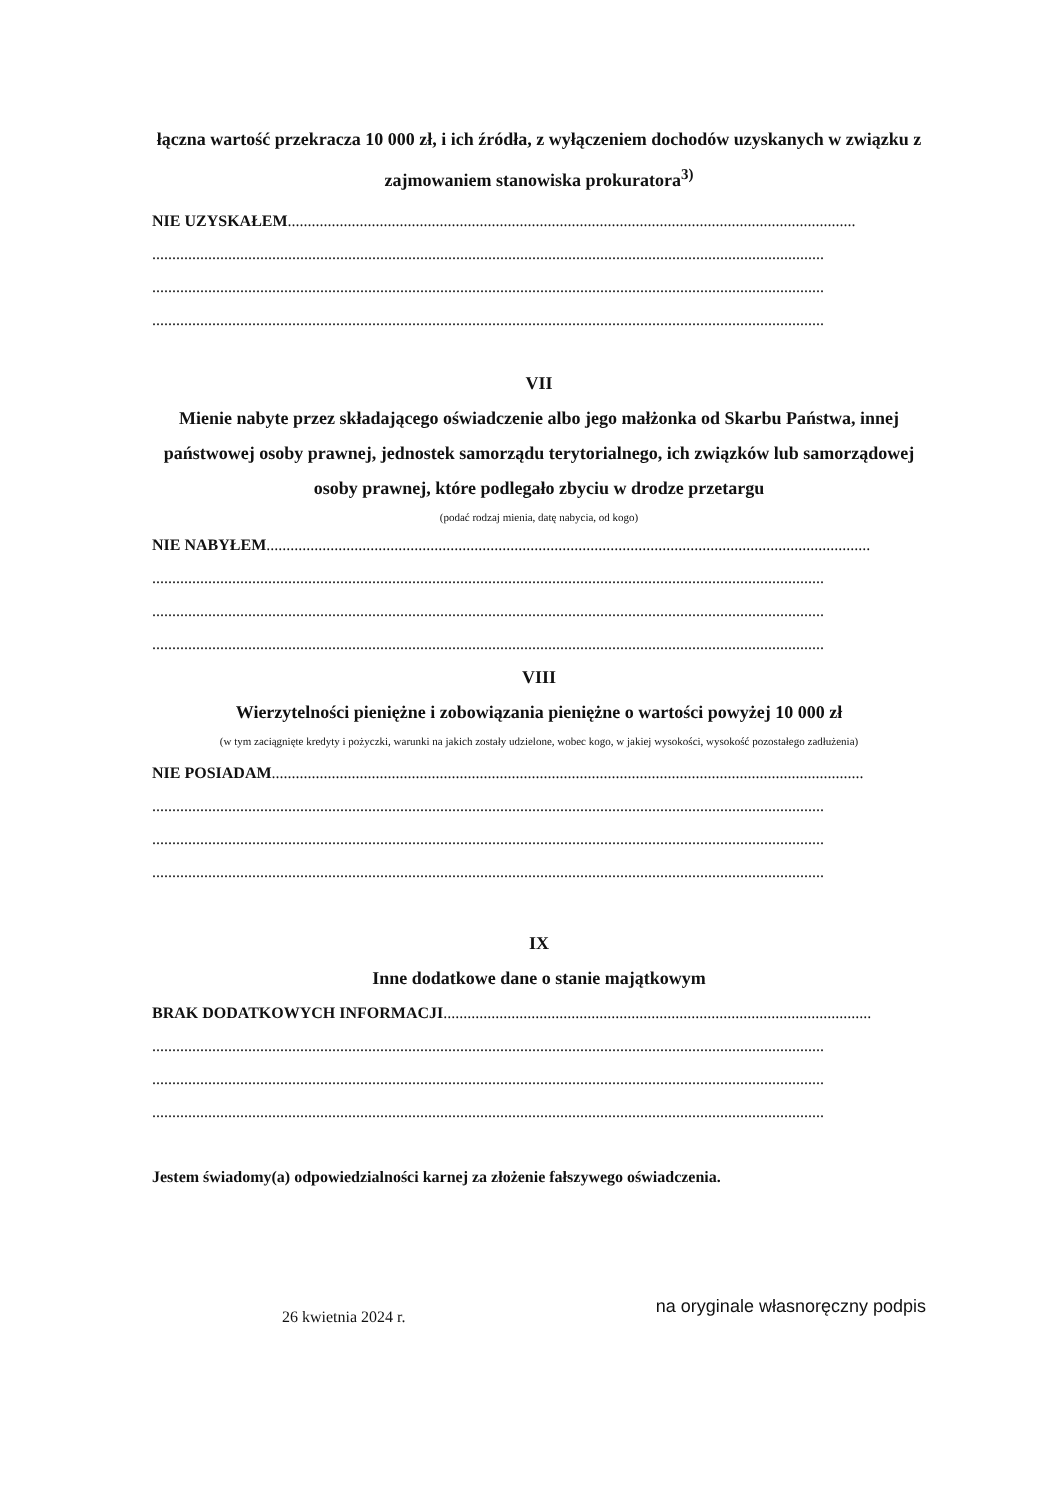łączna wartość przekracza 10 000 zł, i ich źródła, z wyłączeniem dochodów uzyskanych w związku z zajmowaniem stanowiska prokuratora<sup>3)</sup>
NIE UZYSKAŁEM..............................................................................................................................................
........................................................................................................................................................................
........................................................................................................................................................................
........................................................................................................................................................................
VII
Mienie nabyte przez składającego oświadczenie albo jego małżonka od Skarbu Państwa, innej państwowej osoby prawnej, jednostek samorządu terytorialnego, ich związków lub samorządowej osoby prawnej, które podlegało zbyciu w drodze przetargu
(podać rodzaj mienia, datę nabycia, od kogo)
NIE NABYŁEM.......................................................................................................................................................
........................................................................................................................................................................
........................................................................................................................................................................
........................................................................................................................................................................
VIII
Wierzytelności pieniężne i zobowiązania pieniężne o wartości powyżej 10 000 zł
(w tym zaciągnięte kredyty i pożyczki, warunki na jakich zostały udzielone, wobec kogo, w jakiej wysokości, wysokość pozostałego zadłużenia)
NIE POSIADAM....................................................................................................................................................
........................................................................................................................................................................
........................................................................................................................................................................
........................................................................................................................................................................
IX
Inne dodatkowe dane o stanie majątkowym
BRAK DODATKOWYCH INFORMACJI...........................................................................................................
........................................................................................................................................................................
........................................................................................................................................................................
........................................................................................................................................................................
Jestem świadomy(a) odpowiedzialności karnej za złożenie fałszywego oświadczenia.
26 kwietnia 2024 r.
na oryginale własnoręczny podpis